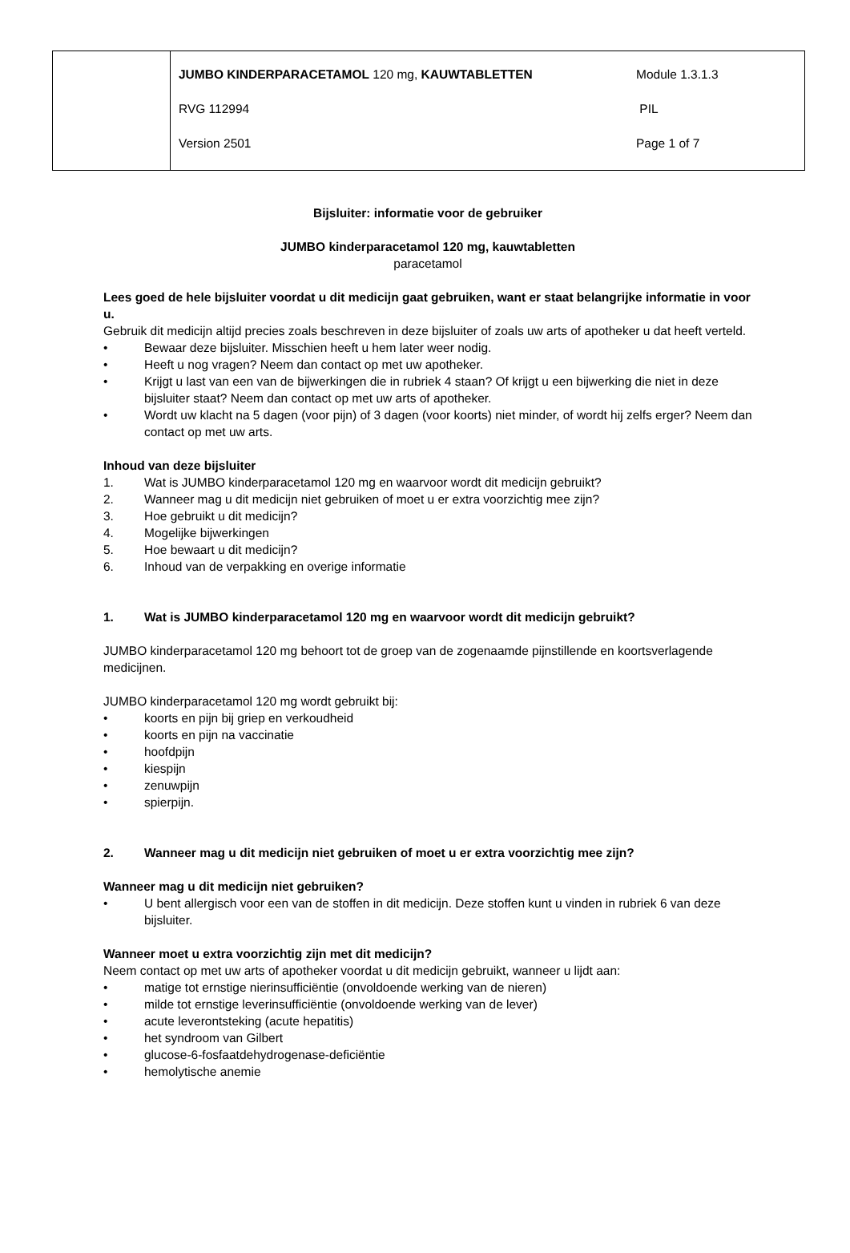| | JUMBO KINDERPARACETAMOL 120 mg, KAUWTABLETTEN Module 1.3.1.3 RVG 112994 PIL Version 2501 Page 1 of 7 |
Bijsluiter: informatie voor de gebruiker
JUMBO kinderparacetamol 120 mg, kauwtabletten
paracetamol
Lees goed de hele bijsluiter voordat u dit medicijn gaat gebruiken, want er staat belangrijke informatie in voor u.
Gebruik dit medicijn altijd precies zoals beschreven in deze bijsluiter of zoals uw arts of apotheker u dat heeft verteld.
• Bewaar deze bijsluiter. Misschien heeft u hem later weer nodig.
• Heeft u nog vragen? Neem dan contact op met uw apotheker.
• Krijgt u last van een van de bijwerkingen die in rubriek 4 staan? Of krijgt u een bijwerking die niet in deze bijsluiter staat? Neem dan contact op met uw arts of apotheker.
• Wordt uw klacht na 5 dagen (voor pijn) of 3 dagen (voor koorts) niet minder, of wordt hij zelfs erger? Neem dan contact op met uw arts.
Inhoud van deze bijsluiter
1. Wat is JUMBO kinderparacetamol 120 mg en waarvoor wordt dit medicijn gebruikt?
2. Wanneer mag u dit medicijn niet gebruiken of moet u er extra voorzichtig mee zijn?
3. Hoe gebruikt u dit medicijn?
4. Mogelijke bijwerkingen
5. Hoe bewaart u dit medicijn?
6. Inhoud van de verpakking en overige informatie
1. Wat is JUMBO kinderparacetamol 120 mg en waarvoor wordt dit medicijn gebruikt?
JUMBO kinderparacetamol 120 mg behoort tot de groep van de zogenaamde pijnstillende en koortsverlagende medicijnen.
JUMBO kinderparacetamol 120 mg wordt gebruikt bij:
• koorts en pijn bij griep en verkoudheid
• koorts en pijn na vaccinatie
• hoofdpijn
• kiespijn
• zenuwpijn
• spierpijn.
2. Wanneer mag u dit medicijn niet gebruiken of moet u er extra voorzichtig mee zijn?
Wanneer mag u dit medicijn niet gebruiken?
• U bent allergisch voor een van de stoffen in dit medicijn. Deze stoffen kunt u vinden in rubriek 6 van deze bijsluiter.
Wanneer moet u extra voorzichtig zijn met dit medicijn?
Neem contact op met uw arts of apotheker voordat u dit medicijn gebruikt, wanneer u lijdt aan:
• matige tot ernstige nierinsufficiëntie (onvoldoende werking van de nieren)
• milde tot ernstige leverinsufficiëntie (onvoldoende werking van de lever)
• acute leverontsteking (acute hepatitis)
• het syndroom van Gilbert
• glucose-6-fosfaatdehydrogenase-deficiëntie
• hemolytische anemie